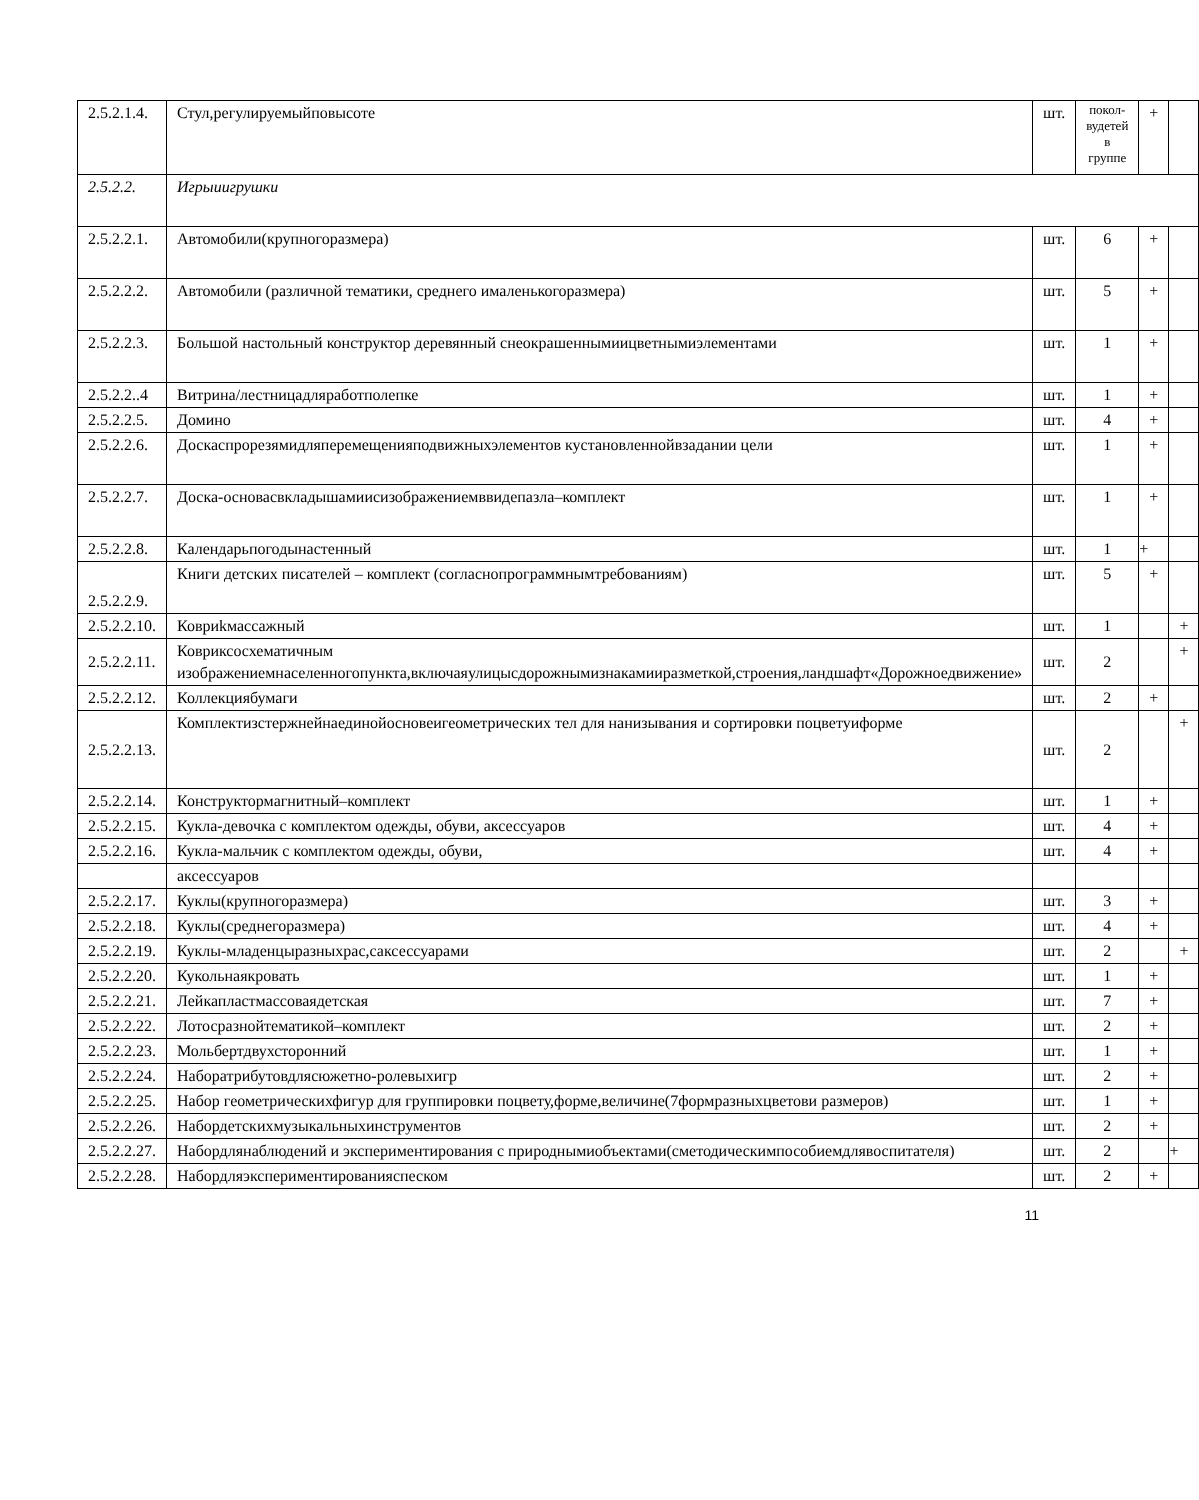| 2.5.2.1.4. | Стул,регулируемыйповысоте | шт. | покол-вудетей в группе | + | |
| 2.5.2.2. | Игрыиигрушки | | | | |
| 2.5.2.2.1. | Автомобили(крупногоразмера) | шт. | 6 | + | |
| 2.5.2.2.2. | Автомобили (различной тематики, среднего ималенькогоразмера) | шт. | 5 | + | |
| 2.5.2.2.3. | Большой настольный конструктор деревянный снеокрашеннымиицветнымиэлементами | шт. | 1 | + | |
| 2.5.2.2..4 | Витрина/лестницадляработполепке | шт. | 1 | + | |
| 2.5.2.2.5. | Домино | шт. | 4 | + | |
| 2.5.2.2.6. | Доскаспрорезямидляперемещенияподвижныхэлементов кустановленнойвзадании цели | шт. | 1 | + | |
| 2.5.2.2.7. | Доска-основасвкладышамиисизображениемввидепазла–комплект | шт. | 1 | + | |
| 2.5.2.2.8. | Календарьпогодынастенный | шт. | 1 | + | |
| 2.5.2.2.9. | Книги детских писателей – комплект (согласнопрограммнымтребованиям) | шт. | 5 | + | |
| 2.5.2.2.10. | Ковриkмассажный | шт. | 1 | | + |
| 2.5.2.2.11. | Ковриксосхематичным изображениемнаселенногопункта,включаяулицысдорожнымизнакамииразметкой,строения,ландшафт«Дорожноедвижение» | шт. | 2 | | + |
| 2.5.2.2.12. | Коллекциябумаги | шт. | 2 | + | |
| 2.5.2.2.13. | Комплектизстержнейнаединойосновеигеометрических тел для нанизывания и сортировки поцветуиформе | шт. | 2 | | + |
| 2.5.2.2.14. | Конструктормагнитный–комплект | шт. | 1 | + | |
| 2.5.2.2.15. | Кукла-девочка с комплектом одежды, обуви, аксессуаров | шт. | 4 | + | |
| 2.5.2.2.16. | Кукла-мальчик с комплектом одежды, обуви, | шт. | 4 | + | |
| | аксессуаров | | | | |
| 2.5.2.2.17. | Куклы(крупногоразмера) | шт. | 3 | + | |
| 2.5.2.2.18. | Куклы(среднегоразмера) | шт. | 4 | + | |
| 2.5.2.2.19. | Куклы-младенцыразныхрас,саксессуарами | шт. | 2 | | + |
| 2.5.2.2.20. | Кукольнаякровать | шт. | 1 | + | |
| 2.5.2.2.21. | Лейкапластмассоваядетская | шт. | 7 | + | |
| 2.5.2.2.22. | Лотосразнойтематикой–комплект | шт. | 2 | + | |
| 2.5.2.2.23. | Мольбертдвухсторонний | шт. | 1 | + | |
| 2.5.2.2.24. | Наборатрибутовдлясюжетно-ролевыхигр | шт. | 2 | + | |
| 2.5.2.2.25. | Набор геометрическихфигур для группировки поцвету,форме,величине(7формразныхцветови размеров) | шт. | 1 | + | |
| 2.5.2.2.26. | Набордетскихмузыкальныхинструментов | шт. | 2 | + | |
| 2.5.2.2.27. | Набордлянаблюдений и экспериментирования с природнымиобъектами(сметодическимпособиемдлявоспитателя) | шт. | 2 | | + |
| 2.5.2.2.28. | Набордляэкспериментированияспеском | шт. | 2 | + | |
11